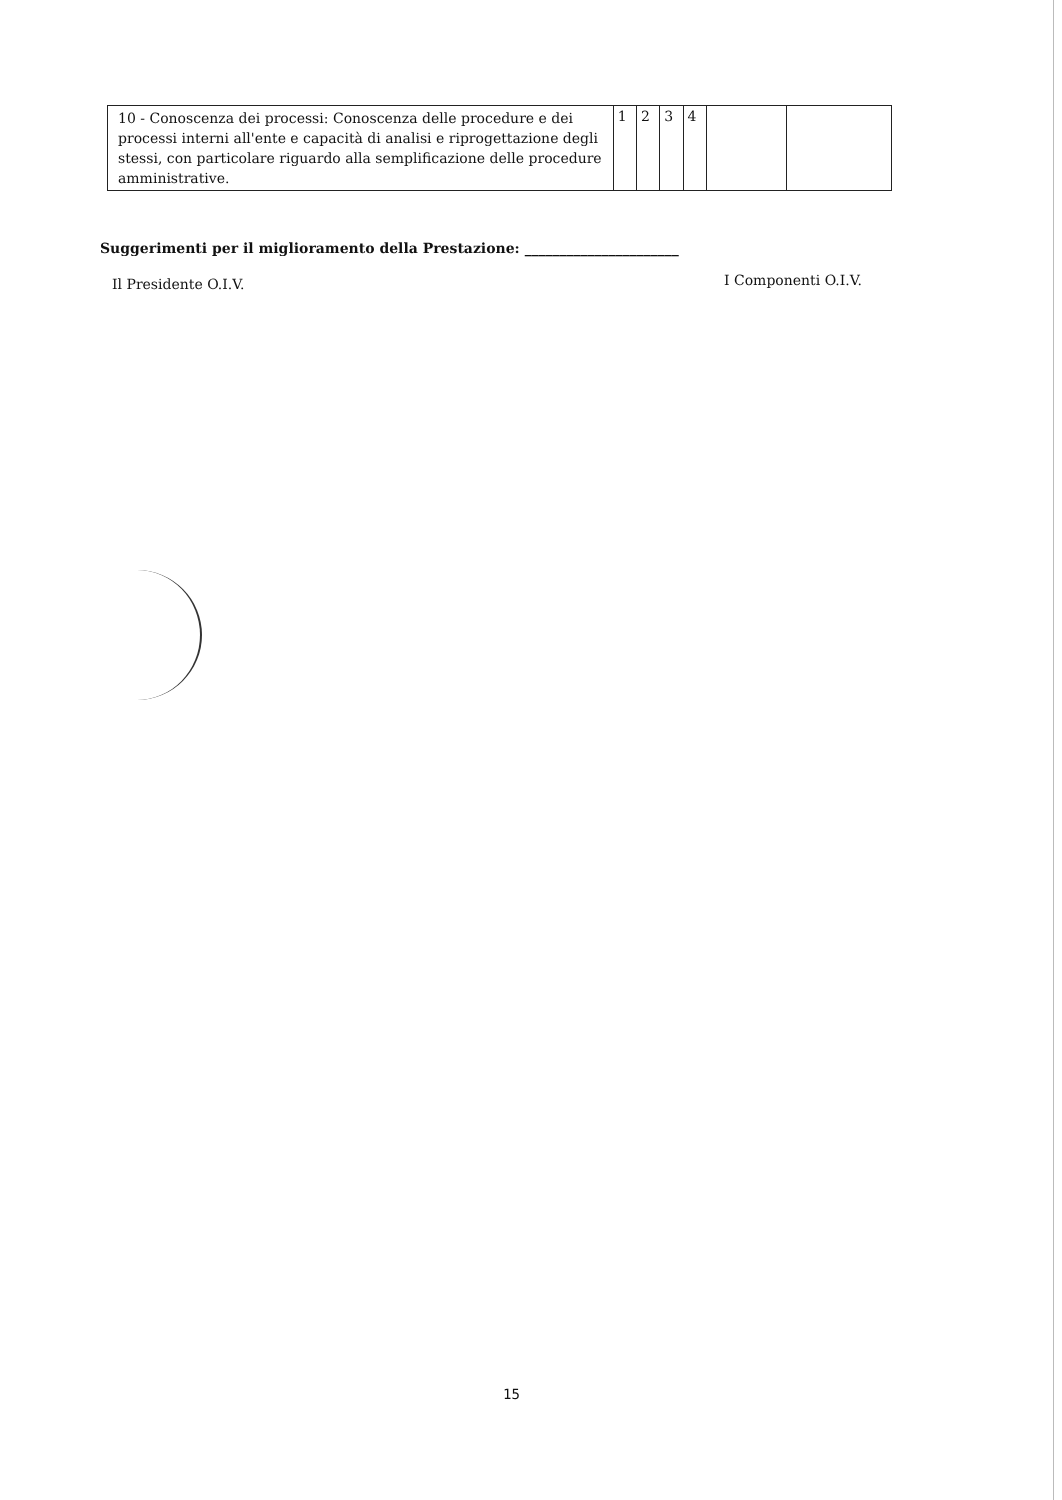| 10 - Conoscenza dei processi: Conoscenza delle procedure e dei processi interni all'ente e capacità di analisi e riprogettazione degli stessi, con particolare riguardo alla semplificazione delle procedure amministrative. | 1 | 2 | 3 | 4 | | |
Suggerimenti per il miglioramento della Prestazione: ______________________
Il Presidente O.I.V. I Componenti O.I.V.
15